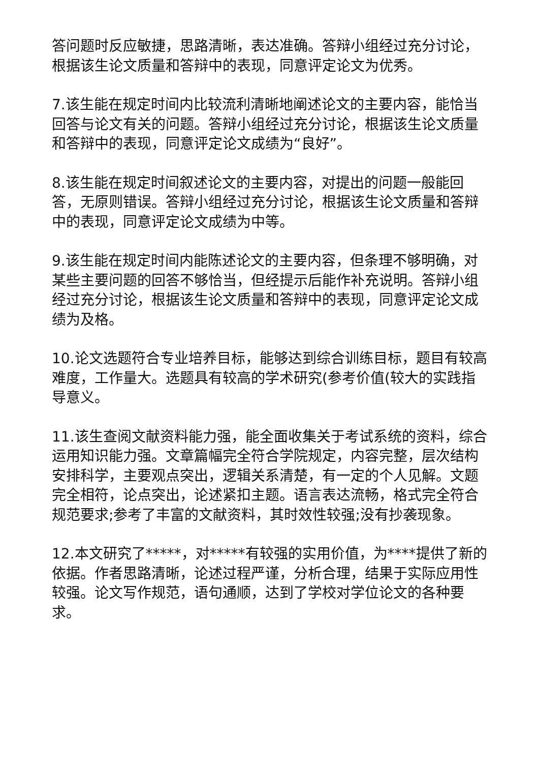答问题时反应敏捷，思路清晰，表达准确。答辩小组经过充分讨论，根据该生论文质量和答辩中的表现，同意评定论文为优秀。
7.该生能在规定时间内比较流利清晰地阐述论文的主要内容，能恰当回答与论文有关的问题。答辩小组经过充分讨论，根据该生论文质量和答辩中的表现，同意评定论文成绩为“良好”。
8.该生能在规定时间叙述论文的主要内容，对提出的问题一般能回答，无原则错误。答辩小组经过充分讨论，根据该生论文质量和答辩中的表现，同意评定论文成绩为中等。
9.该生能在规定时间内能陈述论文的主要内容，但条理不够明确，对某些主要问题的回答不够恰当，但经提示后能作补充说明。答辩小组经过充分讨论，根据该生论文质量和答辩中的表现，同意评定论文成绩为及格。
10.论文选题符合专业培养目标，能够达到综合训练目标，题目有较高难度，工作量大。选题具有较高的学术研究(参考价值(较大的实践指导意义。
11.该生查阅文献资料能力强，能全面收集关于考试系统的资料，综合运用知识能力强。文章篇幅完全符合学院规定，内容完整，层次结构安排科学，主要观点突出，逻辑关系清楚，有一定的个人见解。文题完全相符，论点突出，论述紧扣主题。语言表达流畅，格式完全符合规范要求;参考了丰富的文献资料，其时效性较强;没有抄袭现象。
12.本文研究了*****，对*****有较强的实用价值，为****提供了新的依据。作者思路清晰，论述过程严谨，分析合理，结果于实际应用性较强。论文写作规范，语句通顺，达到了学校对学位论文的各种要求。